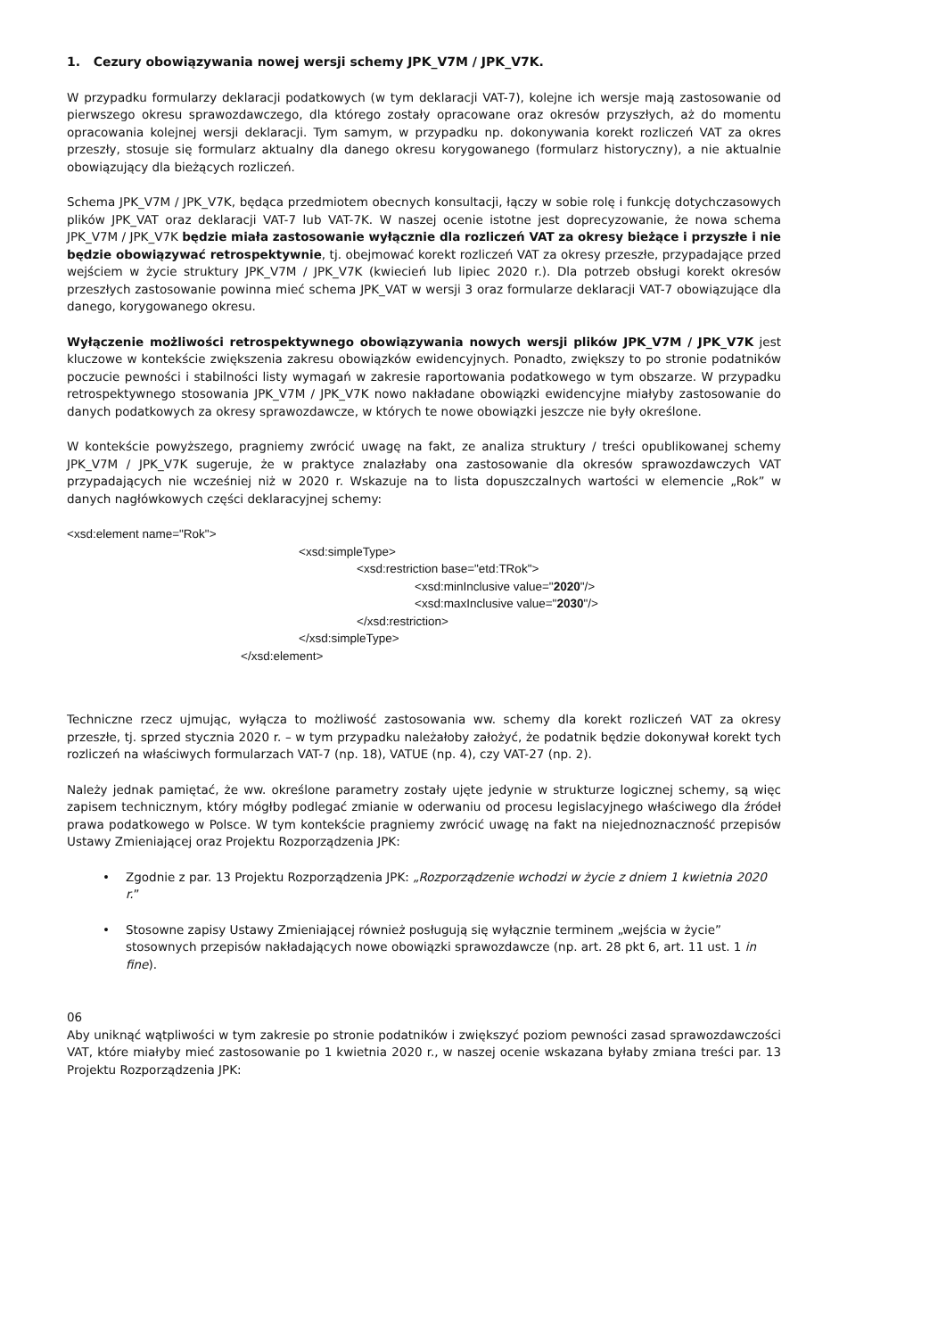1. Cezury obowiązywania nowej wersji schemy JPK_V7M / JPK_V7K.
W przypadku formularzy deklaracji podatkowych (w tym deklaracji VAT-7), kolejne ich wersje mają zastosowanie od pierwszego okresu sprawozdawczego, dla którego zostały opracowane oraz okresów przyszłych, aż do momentu opracowania kolejnej wersji deklaracji. Tym samym, w przypadku np. dokonywania korekt rozliczeń VAT za okres przeszły, stosuje się formularz aktualny dla danego okresu korygowanego (formularz historyczny), a nie aktualnie obowiązujący dla bieżących rozliczeń.
Schema JPK_V7M / JPK_V7K, będąca przedmiotem obecnych konsultacji, łączy w sobie rolę i funkcję dotychczasowych plików JPK_VAT oraz deklaracji VAT-7 lub VAT-7K. W naszej ocenie istotne jest doprecyzowanie, że nowa schema JPK_V7M / JPK_V7K będzie miała zastosowanie wyłącznie dla rozliczeń VAT za okresy bieżące i przyszłe i nie będzie obowiązywać retrospektywnie, tj. obejmować korekt rozliczeń VAT za okresy przeszłe, przypadające przed wejściem w życie struktury JPK_V7M / JPK_V7K (kwiecień lub lipiec 2020 r.). Dla potrzeb obsługi korekt okresów przeszłych zastosowanie powinna mieć schema JPK_VAT w wersji 3 oraz formularze deklaracji VAT-7 obowiązujące dla danego, korygowanego okresu.
Wyłączenie możliwości retrospektywnego obowiązywania nowych wersji plików JPK_V7M / JPK_V7K jest kluczowe w kontekście zwiększenia zakresu obowiązków ewidencyjnych. Ponadto, zwiększy to po stronie podatników poczucie pewności i stabilności listy wymagań w zakresie raportowania podatkowego w tym obszarze. W przypadku retrospektywnego stosowania JPK_V7M / JPK_V7K nowo nakładane obowiązki ewidencyjne miałyby zastosowanie do danych podatkowych za okresy sprawozdawcze, w których te nowe obowiązki jeszcze nie były określone.
W kontekście powyższego, pragniemy zwrócić uwagę na fakt, ze analiza struktury / treści opublikowanej schemy JPK_V7M / JPK_V7K sugeruje, że w praktyce znalazłaby ona zastosowanie dla okresów sprawozdawczych VAT przypadających nie wcześniej niż w 2020 r. Wskazuje na to lista dopuszczalnych wartości w elemencie „Rok” w danych nagłówkowych części deklaracyjnej schemy:
<xsd:element name="Rok">
<xsd:simpleType>
<xsd:restriction base="etd:TRok">
<xsd:minInclusive value="2020"/>
<xsd:maxInclusive value="2030"/>
</xsd:restriction>
</xsd:simpleType>
</xsd:element>
Techniczne rzecz ujmując, wyłącza to możliwość zastosowania ww. schemy dla korekt rozliczeń VAT za okresy przeszłe, tj. sprzed stycznia 2020 r. – w tym przypadku należałoby założyć, że podatnik będzie dokonywał korekt tych rozliczeń na właściwych formularzach VAT-7 (np. 18), VATUE (np. 4), czy VAT-27 (np. 2).
Należy jednak pamiętać, że ww. określone parametry zostały ujęte jedynie w strukturze logicznej schemy, są więc zapisem technicznym, który mógłby podlegać zmianie w oderwaniu od procesu legislacyjnego właściwego dla źródeł prawa podatkowego w Polsce. W tym kontekście pragniemy zwrócić uwagę na fakt na niejednoznaczność przepisów Ustawy Zmieniającej oraz Projektu Rozporządzenia JPK:
• Zgodnie z par. 13 Projektu Rozporządzenia JPK: „Rozporządzenie wchodzi w życie z dniem 1 kwietnia 2020 r.”
• Stosowne zapisy Ustawy Zmieniającej również posługują się wyłącznie terminem „wejścia w życie” stosownych przepisów nakładających nowe obowiązki sprawozdawcze (np. art. 28 pkt 6, art. 11 ust. 1 in fine).
06
Aby uniknąć wątpliwości w tym zakresie po stronie podatników i zwiększyć poziom pewności zasad sprawozdawczości VAT, które miałyby mieć zastosowanie po 1 kwietnia 2020 r., w naszej ocenie wskazana byłaby zmiana treści par. 13 Projektu Rozporządzenia JPK: